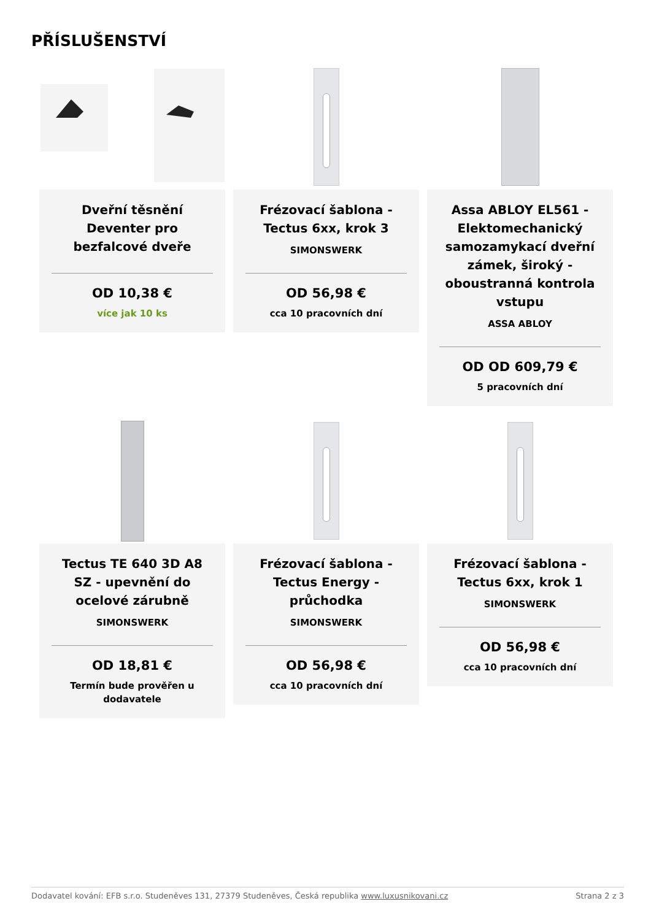PŘÍSLUŠENSTVÍ
Dveřní těsnění Deventer pro bezfalcové dveře
OD 10,38 €
více jak 10 ks
Frézovací šablona - Tectus 6xx, krok 3
SIMONSWERK
OD 56,98 €
cca 10 pracovních dní
Assa ABLOY EL561 - Elektomechanický samozamykací dveřní zámek, široký - oboustranná kontrola vstupu
ASSA ABLOY
OD OD 609,79 €
5 pracovních dní
Tectus TE 640 3D A8 SZ - upevnění do ocelové zárubně
SIMONSWERK
OD 18,81 €
Termín bude prověřen u dodavatele
Frézovací šablona - Tectus Energy - průchodka
SIMONSWERK
OD 56,98 €
cca 10 pracovních dní
Frézovací šablona - Tectus 6xx, krok 1
SIMONSWERK
OD 56,98 €
cca 10 pracovních dní
Dodavatel kování: EFB s.r.o. Studeněves 131, 27379 Studeněves, Česká republika www.luxusnikovani.cz Strana 2 z 3